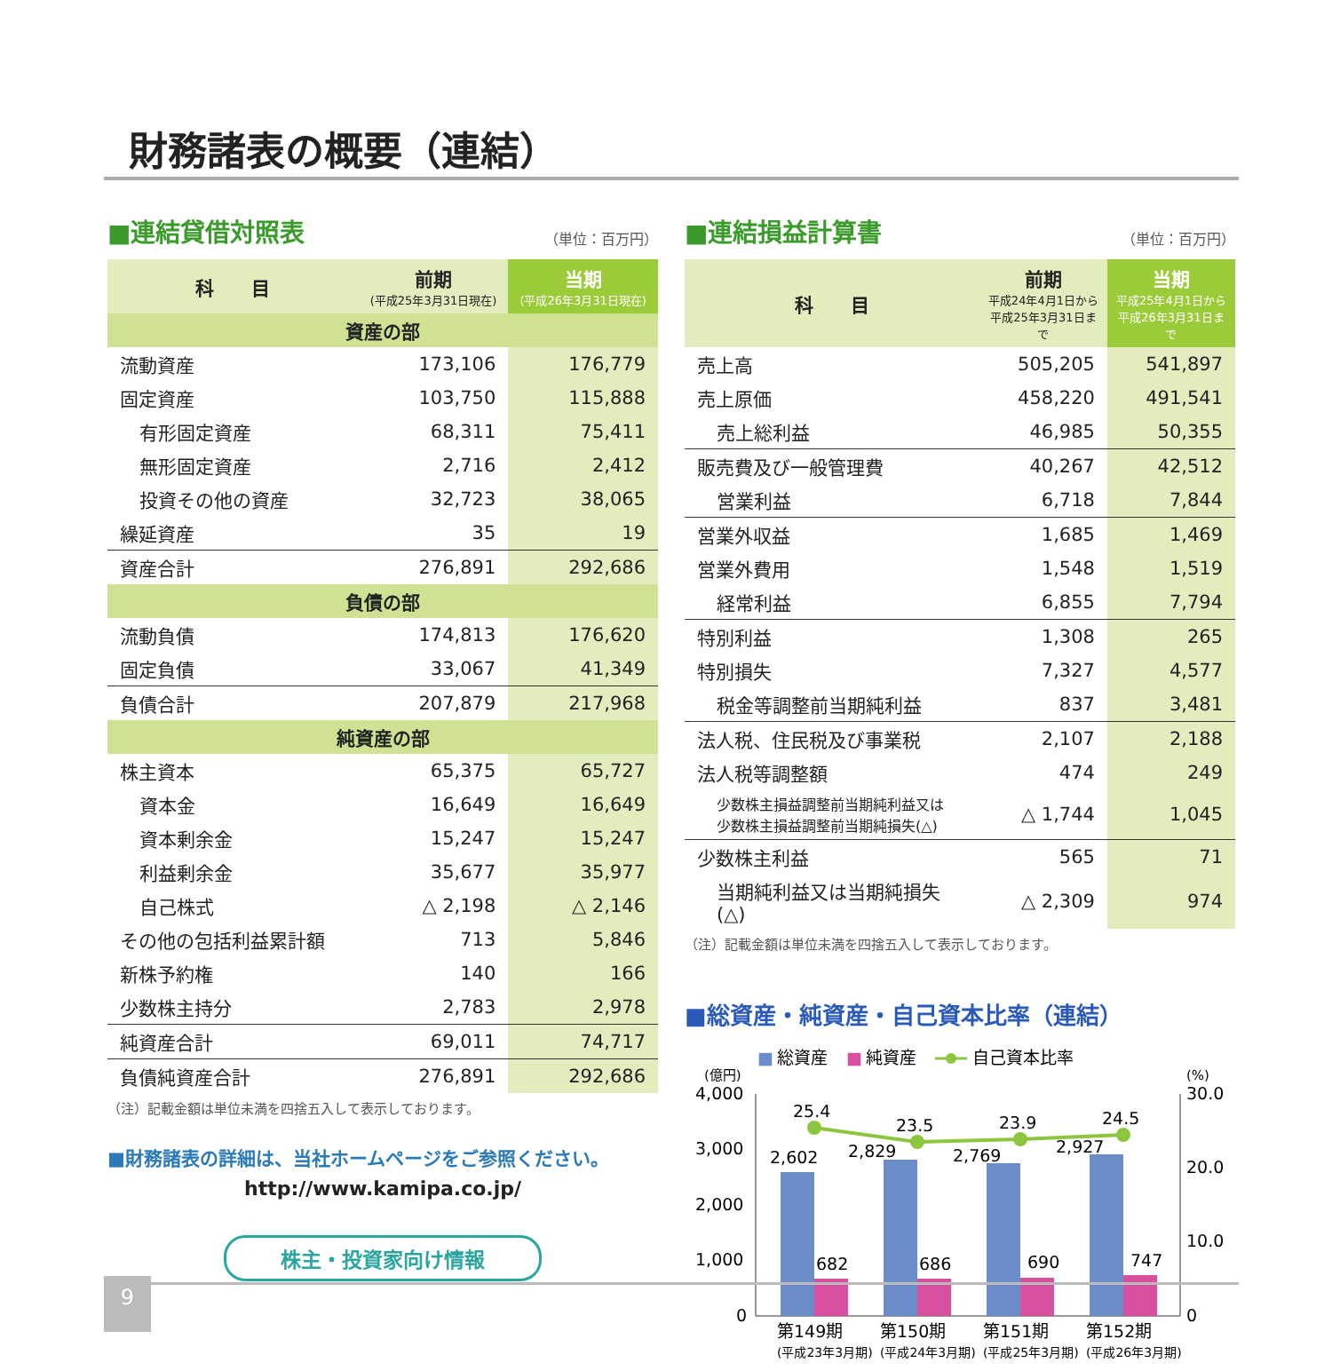財務諸表の概要（連結）
■連結貸借対照表
（単位：百万円）
| 科 目 | 前期 (平成25年3月31日現在) | 当期 (平成26年3月31日現在) |
| --- | --- | --- |
| 資産の部 | | |
| 流動資産 | 173,106 | 176,779 |
| 固定資産 | 103,750 | 115,888 |
| 有形固定資産 | 68,311 | 75,411 |
| 無形固定資産 | 2,716 | 2,412 |
| 投資その他の資産 | 32,723 | 38,065 |
| 繰延資産 | 35 | 19 |
| 資産合計 | 276,891 | 292,686 |
| 負債の部 | | |
| 流動負債 | 174,813 | 176,620 |
| 固定負債 | 33,067 | 41,349 |
| 負債合計 | 207,879 | 217,968 |
| 純資産の部 | | |
| 株主資本 | 65,375 | 65,727 |
| 資本金 | 16,649 | 16,649 |
| 資本剰余金 | 15,247 | 15,247 |
| 利益剰余金 | 35,677 | 35,977 |
| 自己株式 | △ 2,198 | △ 2,146 |
| その他の包括利益累計額 | 713 | 5,846 |
| 新株予約権 | 140 | 166 |
| 少数株主持分 | 2,783 | 2,978 |
| 純資産合計 | 69,011 | 74,717 |
| 負債純資産合計 | 276,891 | 292,686 |
（注）記載金額は単位未満を四捨五入して表示しております。
■財務諸表の詳細は、当社ホームページをご参照ください。
http://www.kamipa.co.jp/
株主・投資家向け情報
■連結損益計算書
（単位：百万円）
| 科 目 | 前期 平成24年4月1日から 平成25年3月31日まで | 当期 平成25年4月1日から 平成26年3月31日まで |
| --- | --- | --- |
| 売上高 | 505,205 | 541,897 |
| 売上原価 | 458,220 | 491,541 |
| 売上総利益 | 46,985 | 50,355 |
| 販売費及び一般管理費 | 40,267 | 42,512 |
| 営業利益 | 6,718 | 7,844 |
| 営業外収益 | 1,685 | 1,469 |
| 営業外費用 | 1,548 | 1,519 |
| 経常利益 | 6,855 | 7,794 |
| 特別利益 | 1,308 | 265 |
| 特別損失 | 7,327 | 4,577 |
| 税金等調整前当期純利益 | 837 | 3,481 |
| 法人税、住民税及び事業税 | 2,107 | 2,188 |
| 法人税等調整額 | 474 | 249 |
| 少数株主損益調整前当期純利益又は 少数株主損益調整前当期純損失(△) | △ 1,744 | 1,045 |
| 少数株主利益 | 565 | 71 |
| 当期純利益又は当期純損失(△) | △ 2,309 | 974 |
（注）記載金額は単位未満を四捨五入して表示しております。
■総資産・純資産・自己資本比率（連結）
■
総資産
■
純資産
自己資本比率
(億円)
(%)
4,000
3,000
2,000
1,000
0
30.0
20.0
10.0
0
25.4
23.5
23.9
24.5
2,602
2,829
2,769
2,927
682
686
690
747
第149期
第150期
第151期
第152期
(平成23年3月期)
(平成24年3月期)
(平成25年3月期)
(平成26年3月期)
9